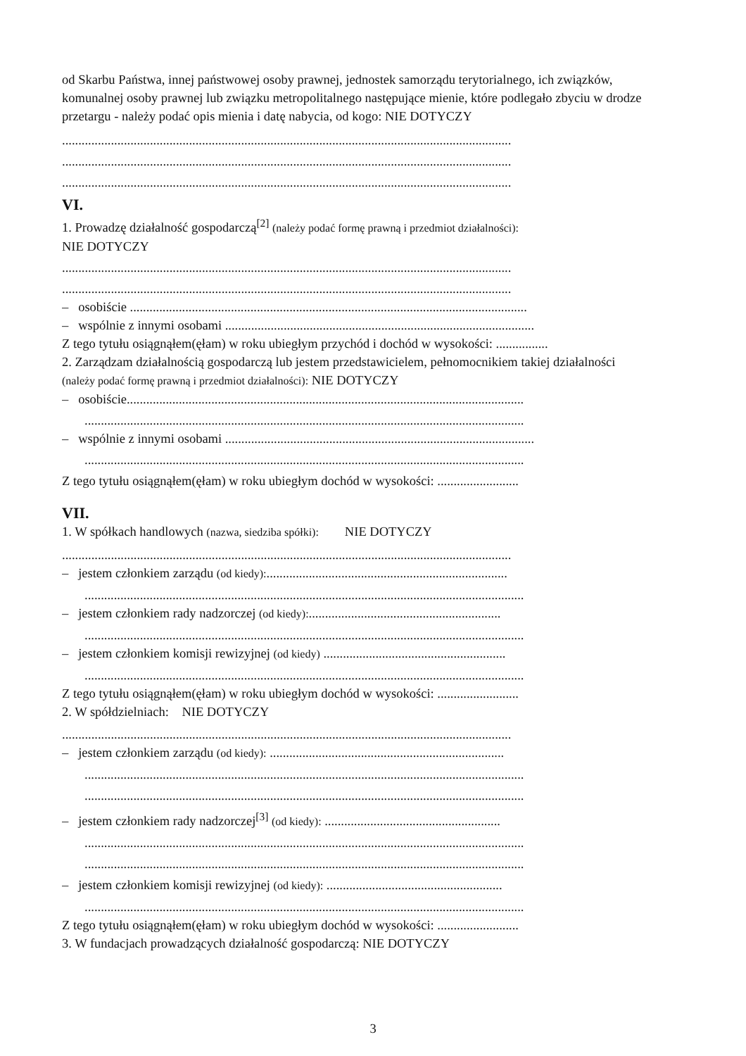od Skarbu Państwa, innej państwowej osoby prawnej, jednostek samorządu terytorialnego, ich związków, komunalnej osoby prawnej lub związku metropolitalnego następujące mienie, które podlegało zbyciu w drodze przetargu - należy podać opis mienia i datę nabycia, od kogo: NIE DOTYCZY
..........................................................................................................................................
..........................................................................................................................................
..........................................................................................................................................
VI.
1. Prowadzę działalność gospodarczą<sup>[2]</sup> (należy podać formę prawną i przedmiot działalności):
NIE DOTYCZY
..........................................................................................................................................
..........................................................................................................................................
– osobiście ..........................................................................................................................
– wspólnie z innymi osobami ...............................................................................................
Z tego tytułu osiągnąłem(ęłam) w roku ubiegłym przychód i dochód w wysokości: ................
2. Zarządzam działalnością gospodarczą lub jestem przedstawicielem, pełnomocnikiem takiej działalności (należy podać formę prawną i przedmiot działalności): NIE DOTYCZY
– osobiście..........................................................................................................................
.......................................................................................................................................
– wspólnie z innymi osobami ...............................................................................................
.......................................................................................................................................
Z tego tytułu osiągnąłem(ęłam) w roku ubiegłym dochód w wysokości: .........................
VII.
1. W spółkach handlowych (nazwa, siedziba spółki): NIE DOTYCZY
..........................................................................................................................................
– jestem członkiem zarządu (od kiedy):..........................................................................
.......................................................................................................................................
– jestem członkiem rady nadzorczej (od kiedy):...........................................................
.......................................................................................................................................
– jestem członkiem komisji rewizyjnej (od kiedy) ........................................................
.......................................................................................................................................
Z tego tytułu osiągnąłem(ęłam) w roku ubiegłym dochód w wysokości: .........................
2. W spółdzielniach: NIE DOTYCZY
..........................................................................................................................................
– jestem członkiem zarządu (od kiedy): ........................................................................
.......................................................................................................................................
.......................................................................................................................................
– jestem członkiem rady nadzorczej<sup>[3]</sup> (od kiedy): ......................................................
.......................................................................................................................................
.......................................................................................................................................
– jestem członkiem komisji rewizyjnej (od kiedy): ......................................................
.......................................................................................................................................
Z tego tytułu osiągnąłem(ęłam) w roku ubiegłym dochód w wysokości: .........................
3. W fundacjach prowadzących działalność gospodarczą: NIE DOTYCZY
3